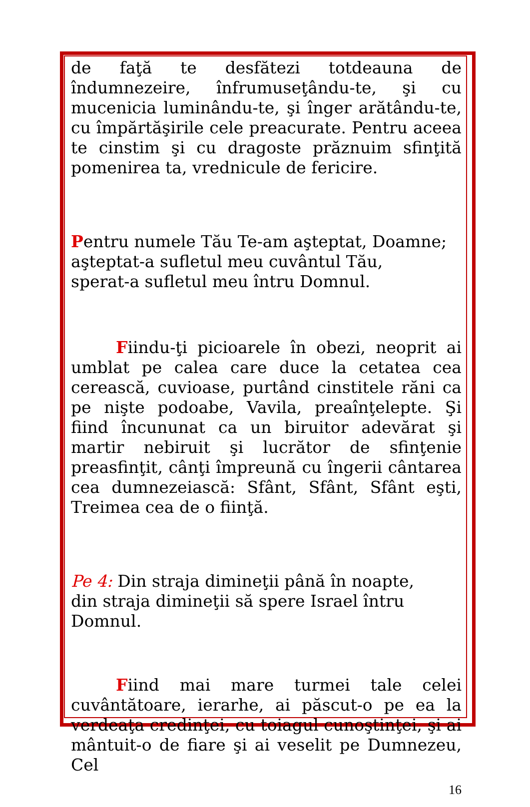de faţă te desfătezi totdeauna de îndumnezeire, înfrumuseţându-te, şi cu mucenicia luminându-te, şi înger arătându-te, cu împărtăşirile cele preacurate. Pentru aceea te cinstim şi cu dragoste prăznuim sfinţită pomenirea ta, vrednicule de fericire.
Pentru numele Tău Te-am aşteptat, Doamne;
aşteptat-a sufletul meu cuvântul Tău,
sperat-a sufletul meu întru Domnul.
Fiindu-ţi picioarele în obezi, neoprit ai umblat pe calea care duce la cetatea cea cerească, cuvioase, purtând cinstitele răni ca pe nişte podoabe, Vavila, preaînţelepte. Şi fiind încununat ca un biruitor adevărat şi martir nebiruit şi lucrător de sfinţenie preasfinţit, cânţi împreună cu îngerii cântarea cea dumnezeiască: Sfânt, Sfânt, Sfânt eşti, Treimea cea de o fiinţă.
Pe 4: Din straja dimineţii până în noapte,
din straja dimineţii să spere Israel întru Domnul.
Fiind mai mare turmei tale celei cuvântătoare, ierarhe, ai păscut-o pe ea la verdeaţa credinţei, cu toiagul cunoştinţei, şi ai mântuit-o de fiare şi ai veselit pe Dumnezeu, Cel
16